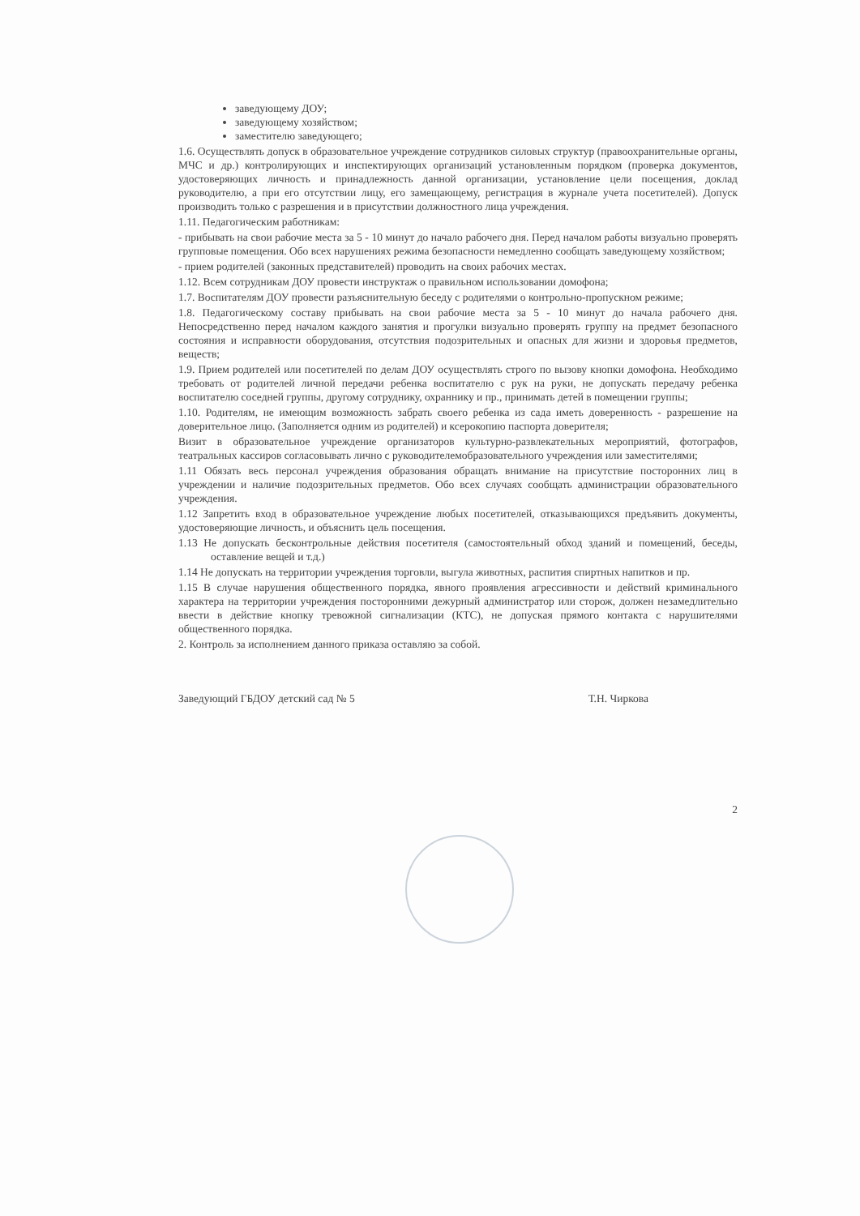заведующему ДОУ;
заведующему хозяйством;
заместителю заведующего;
1.6. Осуществлять допуск в образовательное учреждение сотрудников силовых структур (правоохранительные органы, МЧС и др.) контролирующих и инспектирующих организаций установленным порядком (проверка документов, удостоверяющих личность и принадлежность данной организации, установление цели посещения, доклад руководителю, а при его отсутствии лицу, его замещающему, регистрация в журнале учета посетителей). Допуск производить только с разрешения и в присутствии должностного лица учреждения.
1.11. Педагогическим работникам:
- прибывать на свои рабочие места за 5 - 10 минут до начало рабочего дня. Перед началом работы визуально проверять групповые помещения. Обо всех нарушениях режима безопасности немедленно сообщать заведующему хозяйством;
- прием родителей (законных представителей) проводить на своих рабочих местах.
1.12. Всем сотрудникам ДОУ провести инструктаж о правильном использовании домофона;
1.7. Воспитателям ДОУ провести разъяснительную беседу с родителями о контрольно-пропускном режиме;
1.8. Педагогическому составу прибывать на свои рабочие места за 5 - 10 минут до начала рабочего дня. Непосредственно перед началом каждого занятия и прогулки визуально проверять группу на предмет безопасного состояния и исправности оборудования, отсутствия подозрительных и опасных для жизни и здоровья предметов, веществ;
1.9. Прием родителей или посетителей по делам ДОУ осуществлять строго по вызову кнопки домофона. Необходимо требовать от родителей личной передачи ребенка воспитателю с рук на руки, не допускать передачу ребенка воспитателю соседней группы, другому сотруднику, охраннику и пр., принимать детей в помещении группы;
1.10. Родителям, не имеющим возможность забрать своего ребенка из сада иметь доверенность - разрешение на доверительное лицо. (Заполняется одним из родителей) и ксерокопию паспорта доверителя;
Визит в образовательное учреждение организаторов культурно-развлекательных мероприятий, фотографов, театральных кассиров согласовывать лично с руководителемобразовательного учреждения или заместителями;
1.11 Обязать весь персонал учреждения образования обращать внимание на присутствие посторонних лиц в учреждении и наличие подозрительных предметов. Обо всех случаях сообщать администрации образовательного учреждения.
1.12 Запретить вход в образовательное учреждение любых посетителей, отказывающихся предъявить документы, удостоверяющие личность, и объяснить цель посещения.
1.13 Не допускать бесконтрольные действия посетителя (самостоятельный обход зданий и помещений, беседы, оставление вещей и т.д.)
1.14 Не допускать на территории учреждения торговли, выгула животных, распития спиртных напитков и пр.
1.15 В случае нарушения общественного порядка, явного проявления агрессивности и действий криминального характера на территории учреждения посторонними дежурный администратор или сторож, должен незамедлительно ввести в действие кнопку тревожной сигнализации (КТС), не допуская прямого контакта с нарушителями общественного порядка.
2. Контроль за исполнением данного приказа оставляю за собой.
Заведующий ГБДОУ детский сад № 5 Т.Н. Чиркова
2